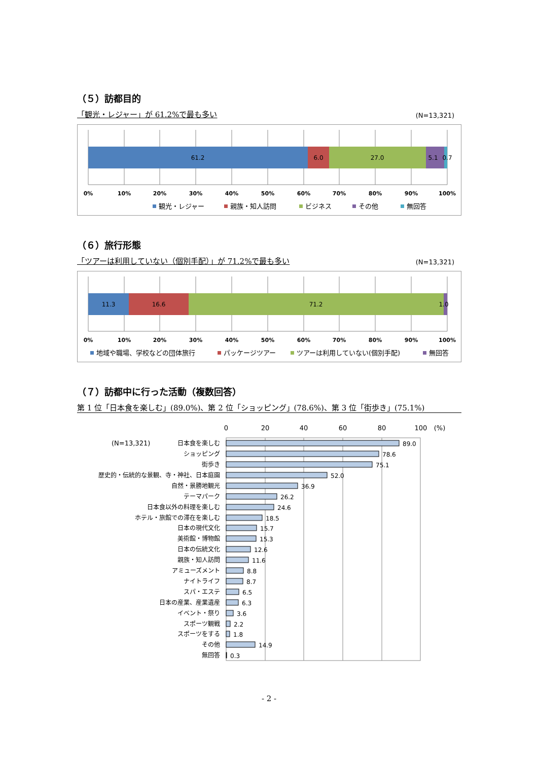（５）訪都目的
「観光・レジャー」が 61.2%で最も多い (N=13,321)
61.2
6.0
27.0
5.1
0.7
0%
10%
20%
30%
40%
50%
60%
70%
80%
90%
100%
観光・レジャー
親族・知人訪問
ビジネス
その他
無回答
（６）旅行形態
「ツアーは利用していない（個別手配）」が 71.2%で最も多い (N=13,321)
11.3
16.6
71.2
1.0
0%
10%
20%
30%
40%
50%
60%
70%
80%
90%
100%
地域や職場、学校などの団体旅行
パッケージツアー
ツアーは利用していない(個別手配)
無回答
（７）訪都中に行った活動（複数回答）
第 1 位「日本食を楽しむ」(89.0%)、第 2 位「ショッピング」(78.6%)、第 3 位「街歩き」(75.1%)
0
20
40
60
80
100
(%)
(N=13,321)
日本食を楽しむ
ショッピング
街歩き
歴史的・伝統的な景観、寺・神社、日本庭園
自然・景勝地観光
テーマパーク
日本食以外の料理を楽しむ
ホテル・旅館での滞在を楽しむ
日本の現代文化
美術館・博物館
日本の伝統文化
親族・知人訪問
アミューズメント
ナイトライフ
スパ・エステ
日本の産業、産業遺産
イベント・祭り
スポーツ観戦
スポーツをする
その他
無回答
89.0
78.6
75.1
52.0
36.9
26.2
24.6
18.5
15.7
15.3
12.6
11.6
8.8
8.7
6.5
6.3
3.6
2.2
1.8
14.9
0.3
- 2 -